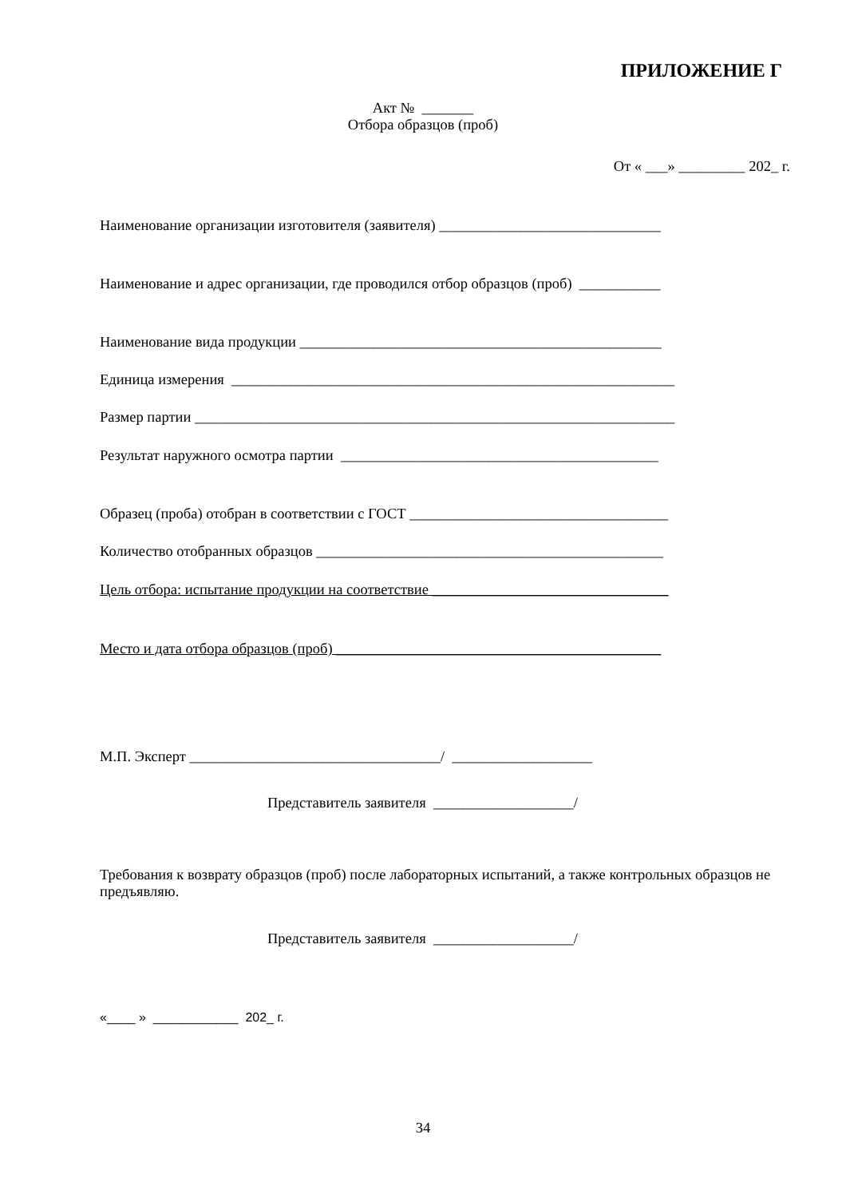ПРИЛОЖЕНИЕ Г
Акт № _______
Отбора образцов (проб)
От « ___» _________ 202_ г.
Наименование организации изготовителя (заявителя) ______________________________
Наименование и адрес организации, где проводился отбор образцов (проб) ___________
Наименование вида продукции _________________________________________________
Единица измерения ____________________________________________________________
Размер партии _________________________________________________________________
Результат наружного осмотра партии ___________________________________________
Образец (проба) отобран в соответствии с ГОСТ ___________________________________
Количество отобранных образцов _______________________________________________
Цель отбора: испытание продукции на соответствие ________________________________
Место и дата отбора образцов (проб) ____________________________________________
М.П. Эксперт __________________________________/ ___________________
Представитель заявителя ___________________/
Требования к возврату образцов (проб) после лабораторных испытаний, а также контрольных образцов не предъявляю.
Представитель заявителя ___________________/
«____ » ____________ 202_ г.
34